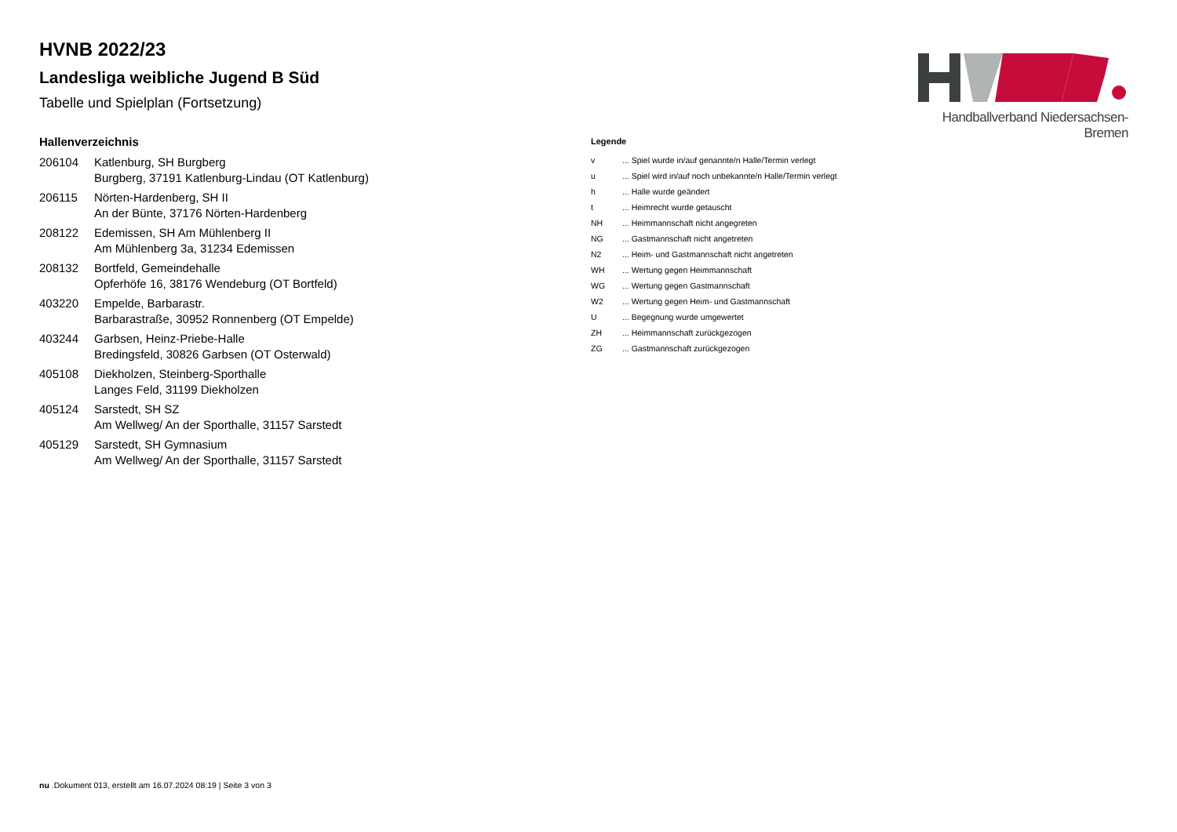Handballverband Niedersachsen-Bremen
HVNB 2022/23
Landesliga weibliche Jugend B Süd
Tabelle und Spielplan (Fortsetzung)
Hallenverzeichnis
| 206104 | Katlenburg, SH Burgberg Burgberg, 37191 Katlenburg-Lindau (OT Katlenburg) |
| 206115 | Nörten-Hardenberg, SH II An der Bünte, 37176 Nörten-Hardenberg |
| 208122 | Edemissen, SH Am Mühlenberg II Am Mühlenberg 3a, 31234 Edemissen |
| 208132 | Bortfeld, Gemeindehalle Opferhöfe 16, 38176 Wendeburg (OT Bortfeld) |
| 403220 | Empelde, Barbarastr. Barbarastraße, 30952 Ronnenberg (OT Empelde) |
| 403244 | Garbsen, Heinz-Priebe-Halle Bredingsfeld, 30826 Garbsen (OT Osterwald) |
| 405108 | Diekholzen, Steinberg-Sporthalle Langes Feld, 31199 Diekholzen |
| 405124 | Sarstedt, SH SZ Am Wellweg/ An der Sporthalle, 31157 Sarstedt |
| 405129 | Sarstedt, SH Gymnasium Am Wellweg/ An der Sporthalle, 31157 Sarstedt |
Legende
| v | ... Spiel wurde in/auf genannte/n Halle/Termin verlegt |
| u | ... Spiel wird in/auf noch unbekannte/n Halle/Termin verlegt |
| h | ... Halle wurde geändert |
| t | ... Heimrecht wurde getauscht |
| NH | ... Heimmannschaft nicht angegreten |
| NG | ... Gastmannschaft nicht angetreten |
| N2 | ... Heim- und Gastmannschaft nicht angetreten |
| WH | ... Wertung gegen Heimmannschaft |
| WG | ... Wertung gegen Gastmannschaft |
| W2 | ... Wertung gegen Heim- und Gastmannschaft |
| U | ... Begegnung wurde umgewertet |
| ZH | ... Heimmannschaft zurückgezogen |
| ZG | ... Gastmannschaft zurückgezogen |
nu .Dokument 013, erstellt am 16.07.2024 08:19 | Seite 3 von 3